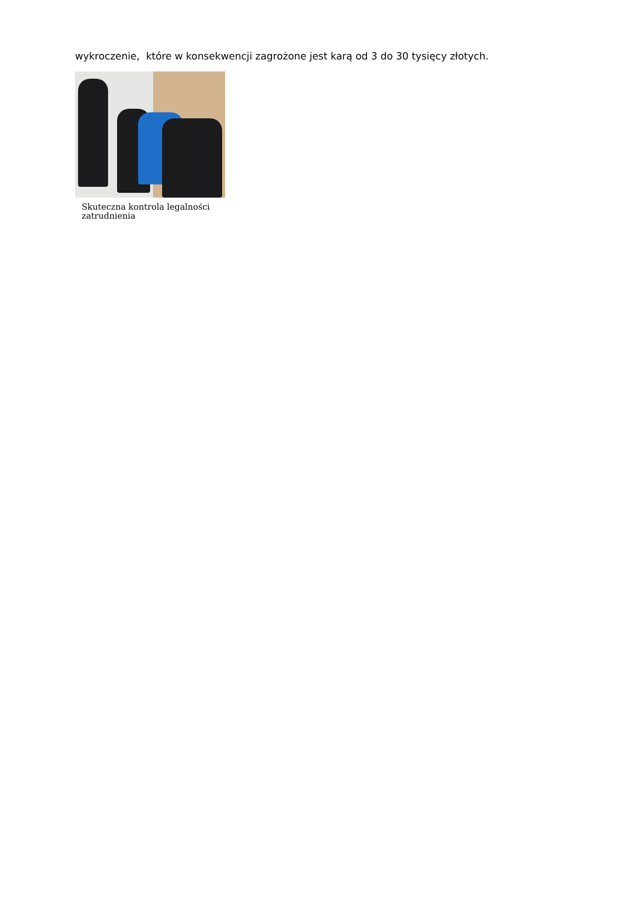wykroczenie, które w konsekwencji zagrożone jest karą od 3 do 30 tysięcy złotych.
Skuteczna kontrola legalności zatrudnienia